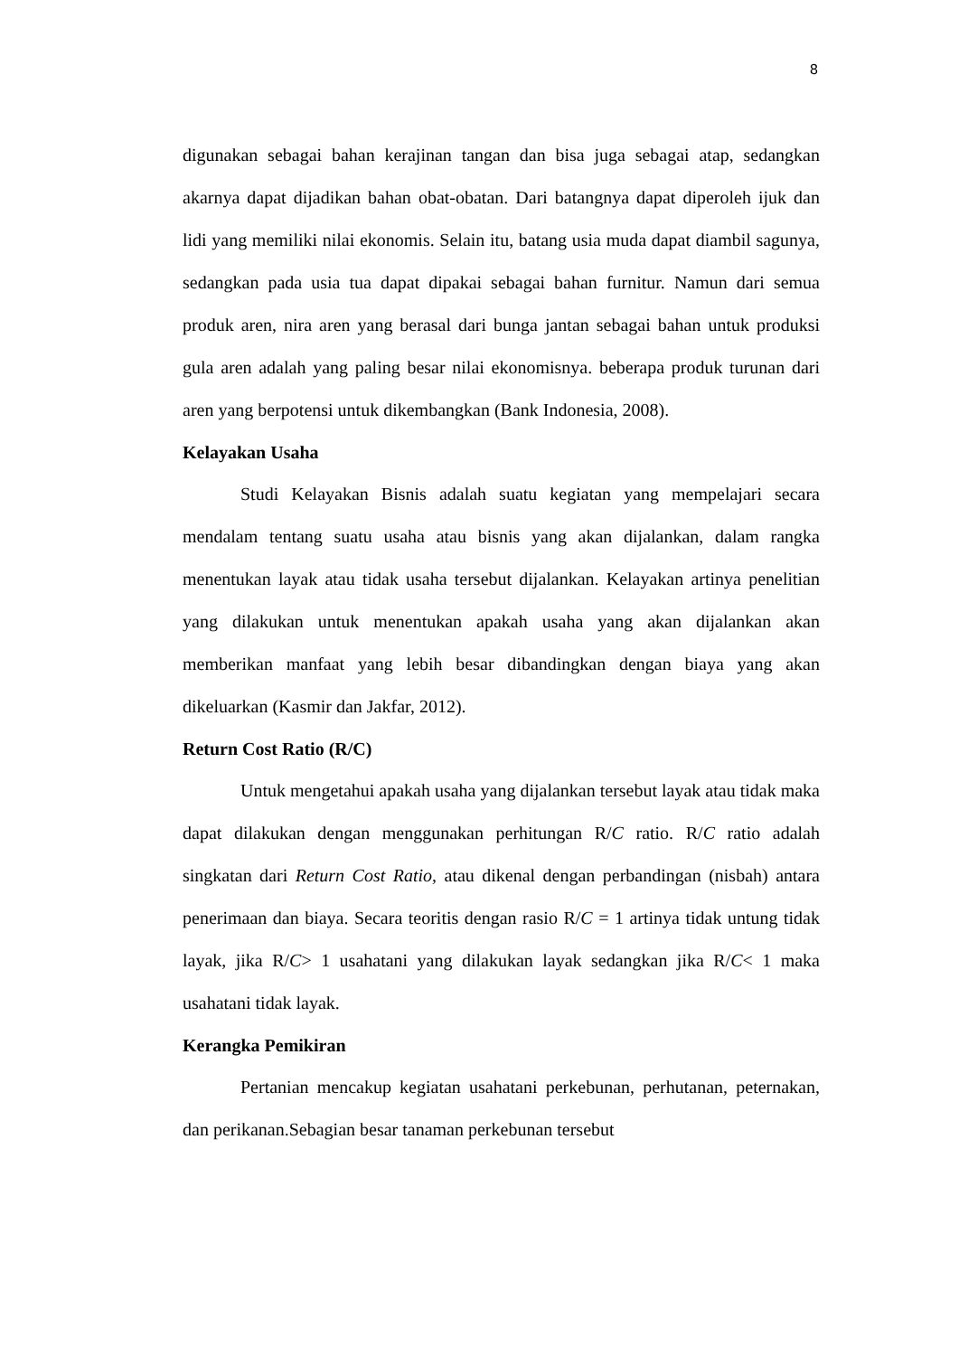8
digunakan sebagai bahan kerajinan tangan dan bisa juga sebagai atap, sedangkan akarnya dapat dijadikan bahan obat-obatan. Dari batangnya dapat diperoleh ijuk dan lidi yang memiliki nilai ekonomis. Selain itu, batang usia muda dapat diambil sagunya, sedangkan pada usia tua dapat dipakai sebagai bahan furnitur. Namun dari semua produk aren, nira aren yang berasal dari bunga jantan sebagai bahan untuk produksi gula aren adalah yang paling besar nilai ekonomisnya. beberapa produk turunan dari aren yang berpotensi untuk dikembangkan (Bank Indonesia, 2008).
Kelayakan Usaha
Studi Kelayakan Bisnis adalah suatu kegiatan yang mempelajari secara mendalam tentang suatu usaha atau bisnis yang akan dijalankan, dalam rangka menentukan layak atau tidak usaha tersebut dijalankan. Kelayakan artinya penelitian yang dilakukan untuk menentukan apakah usaha yang akan dijalankan akan memberikan manfaat yang lebih besar dibandingkan dengan biaya yang akan dikeluarkan (Kasmir dan Jakfar, 2012).
Return Cost Ratio (R/C)
Untuk mengetahui apakah usaha yang dijalankan tersebut layak atau tidak maka dapat dilakukan dengan menggunakan perhitungan R/C ratio. R/C ratio adalah singkatan dari Return Cost Ratio, atau dikenal dengan perbandingan (nisbah) antara penerimaan dan biaya. Secara teoritis dengan rasio R/C = 1 artinya tidak untung tidak layak, jika R/C> 1 usahatani yang dilakukan layak sedangkan jika R/C< 1 maka usahatani tidak layak.
Kerangka Pemikiran
Pertanian mencakup kegiatan usahatani perkebunan, perhutanan, peternakan, dan perikanan.Sebagian besar tanaman perkebunan tersebut